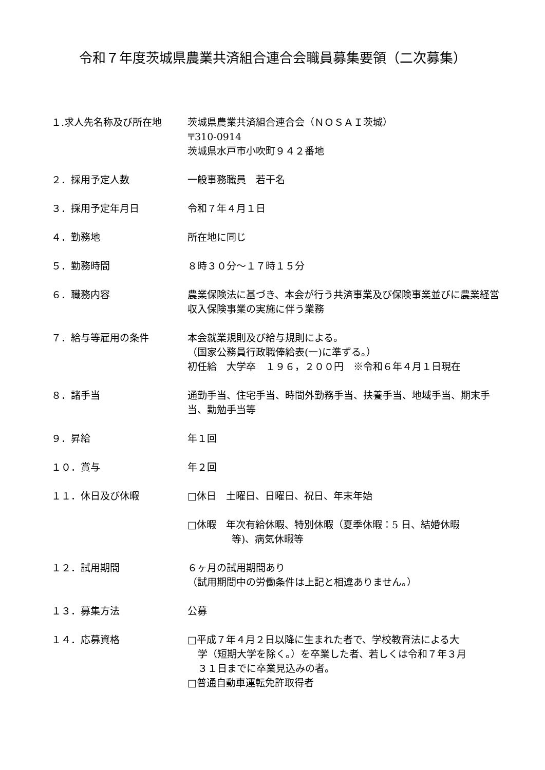令和７年度茨城県農業共済組合連合会職員募集要領（二次募集）
１.求人先名称及び所在地 茨城県農業共済組合連合会（ＮＯＳＡＩ茨城）
〒310-0914
茨城県水戸市小吹町９４２番地
２．採用予定人数 一般事務職員　若干名
３．採用予定年月日 令和７年４月１日
４．勤務地 所在地に同じ
５．勤務時間 ８時３０分～１７時１５分
６．職務内容 農業保険法に基づき、本会が行う共済事業及び保険事業並びに農業経営収入保険事業の実施に伴う業務
７．給与等雇用の条件 本会就業規則及び給与規則による。
（国家公務員行政職俸給表(一)に準ずる。）
初任給　大学卒　１９６，２００円　※令和６年４月１日現在
８．諸手当 通勤手当、住宅手当、時間外勤務手当、扶養手当、地域手当、期末手当、勤勉手当等
９．昇給 年１回
１０．賞与 年２回
１１．休日及び休暇 □休日　土曜日、日曜日、祝日、年末年始
□休暇　年次有給休暇、特別休暇（夏季休暇：5 日、結婚休暇
等)、病気休暇等
１２．試用期間 ６ヶ月の試用期間あり
（試用期間中の労働条件は上記と相違ありません。）
１３．募集方法 公募
１４．応募資格 □平成７年４月２日以降に生まれた者で、学校教育法による大
学（短期大学を除く。）を卒業した者、若しくは令和７年３月
３１日までに卒業見込みの者。
□普通自動車運転免許取得者